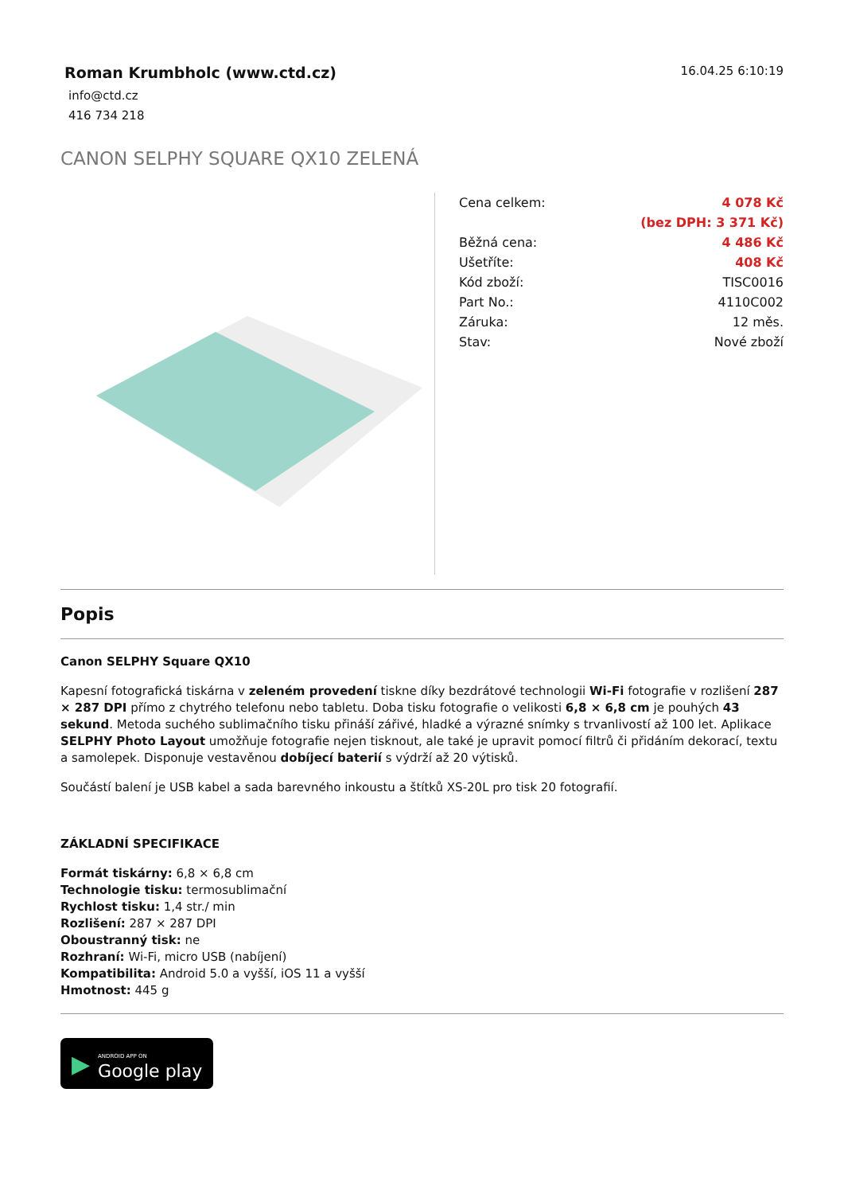Roman Krumbholc (www.ctd.cz)
info@ctd.cz
416 734 218
16.04.25 6:10:19
CANON SELPHY SQUARE QX10 ZELENÁ
| Cena celkem: | 4 078 Kč |
| | (bez DPH: 3 371 Kč) |
| Běžná cena: | 4 486 Kč |
| Ušetříte: | 408 Kč |
| Kód zboží: | TISC0016 |
| Part No.: | 4110C002 |
| Záruka: | 12 měs. |
| Stav: | Nové zboží |
Popis
Canon SELPHY Square QX10
Kapesní fotografická tiskárna v zeleném provedení tiskne díky bezdrátové technologii Wi-Fi fotografie v rozlišení 287 × 287 DPI přímo z chytrého telefonu nebo tabletu. Doba tisku fotografie o velikosti 6,8 × 6,8 cm je pouhých 43 sekund. Metoda suchého sublimačního tisku přináší zářivé, hladké a výrazné snímky s trvanlivostí až 100 let. Aplikace SELPHY Photo Layout umožňuje fotografie nejen tisknout, ale také je upravit pomocí filtrů či přidáním dekorací, textu a samolepek. Disponuje vestavěnou dobíjecí baterií s výdrží až 20 výtisků.
Součástí balení je USB kabel a sada barevného inkoustu a štítků XS-20L pro tisk 20 fotografií.
ZÁKLADNÍ SPECIFIKACE
Formát tiskárny: 6,8 × 6,8 cm
Technologie tisku: termosublimační
Rychlost tisku: 1,4 str./ min
Rozlišení: 287 × 287 DPI
Oboustranný tisk: ne
Rozhraní: Wi-Fi, micro USB (nabíjení)
Kompatibilita: Android 5.0 a vyšší, iOS 11 a vyšší
Hmotnost: 445 g
▶ ANDROID APP ON
Google play